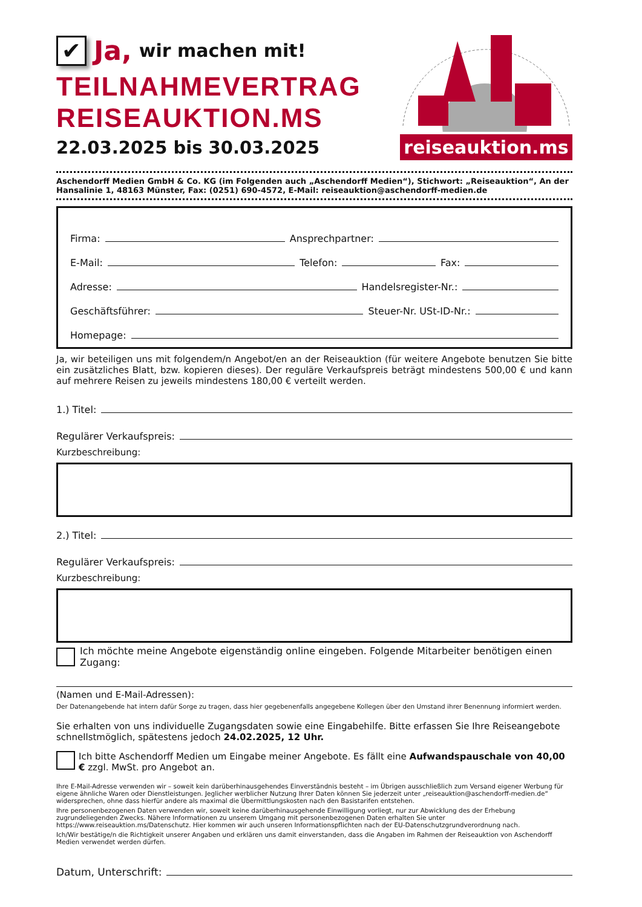✔
Ja, wir machen mit!
TEILNAHMEVERTRAG
REISEAUKTION.MS
22.03.2025 bis 30.03.2025
reiseauktion.ms
Aschendorff Medien GmbH & Co. KG (im Folgenden auch „Aschendorff Medien“), Stichwort: „Reiseauktion“, An der Hansalinie 1, 48163 Münster, Fax: (0251) 690-4572, E-Mail: reiseauktion@aschendorff-medien.de
Firma: Ansprechpartner:
E-Mail: Telefon: Fax:
Adresse: Handelsregister-Nr.:
Geschäftsführer: Steuer-Nr. USt-ID-Nr.:
Homepage:
Ja, wir beteiligen uns mit folgendem/n Angebot/en an der Reiseauktion (für weitere Angebote benutzen Sie bitte ein zusätzliches Blatt, bzw. kopieren dieses). Der reguläre Verkaufspreis beträgt mindestens 500,00 € und kann auf mehrere Reisen zu jeweils mindestens 180,00 € verteilt werden.
1.) Titel:
Regulärer Verkaufspreis:
Kurzbeschreibung:
2.) Titel:
Regulärer Verkaufspreis:
Kurzbeschreibung:
Ich möchte meine Angebote eigenständig online eingeben. Folgende Mitarbeiter benötigen einen Zugang:
(Namen und E-Mail-Adressen):
Der Datenangebende hat intern dafür Sorge zu tragen, dass hier gegebenenfalls angegebene Kollegen über den Umstand ihrer Benennung informiert werden.
Sie erhalten von uns individuelle Zugangsdaten sowie eine Eingabehilfe. Bitte erfassen Sie Ihre Reiseangebote schnellstmöglich, spätestens jedoch 24.02.2025, 12 Uhr.
Ich bitte Aschendorff Medien um Eingabe meiner Angebote. Es fällt eine Aufwandspauschale von 40,00 € zzgl. MwSt. pro Angebot an.
Ihre E-Mail-Adresse verwenden wir – soweit kein darüberhinausgehendes Einverständnis besteht – im Übrigen ausschließlich zum Versand eigener Werbung für eigene ähnliche Waren oder Dienstleistungen. Jeglicher werblicher Nutzung Ihrer Daten können Sie jederzeit unter „reiseauktion@aschendorff-medien.de“ widersprechen, ohne dass hierfür andere als maximal die Übermittlungskosten nach den Basistarifen entstehen.
Ihre personenbezogenen Daten verwenden wir, soweit keine darüberhinausgehende Einwilligung vorliegt, nur zur Abwicklung des der Erhebung zugrundeliegenden Zwecks. Nähere Informationen zu unserem Umgang mit personenbezogenen Daten erhalten Sie unter https://www.reiseauktion.ms/Datenschutz. Hier kommen wir auch unseren Informationspflichten nach der EU-Datenschutzgrundverordnung nach.
Ich/Wir bestätige/n die Richtigkeit unserer Angaben und erklären uns damit einverstanden, dass die Angaben im Rahmen der Reiseauktion von Aschendorff Medien verwendet werden dürfen.
Datum, Unterschrift: